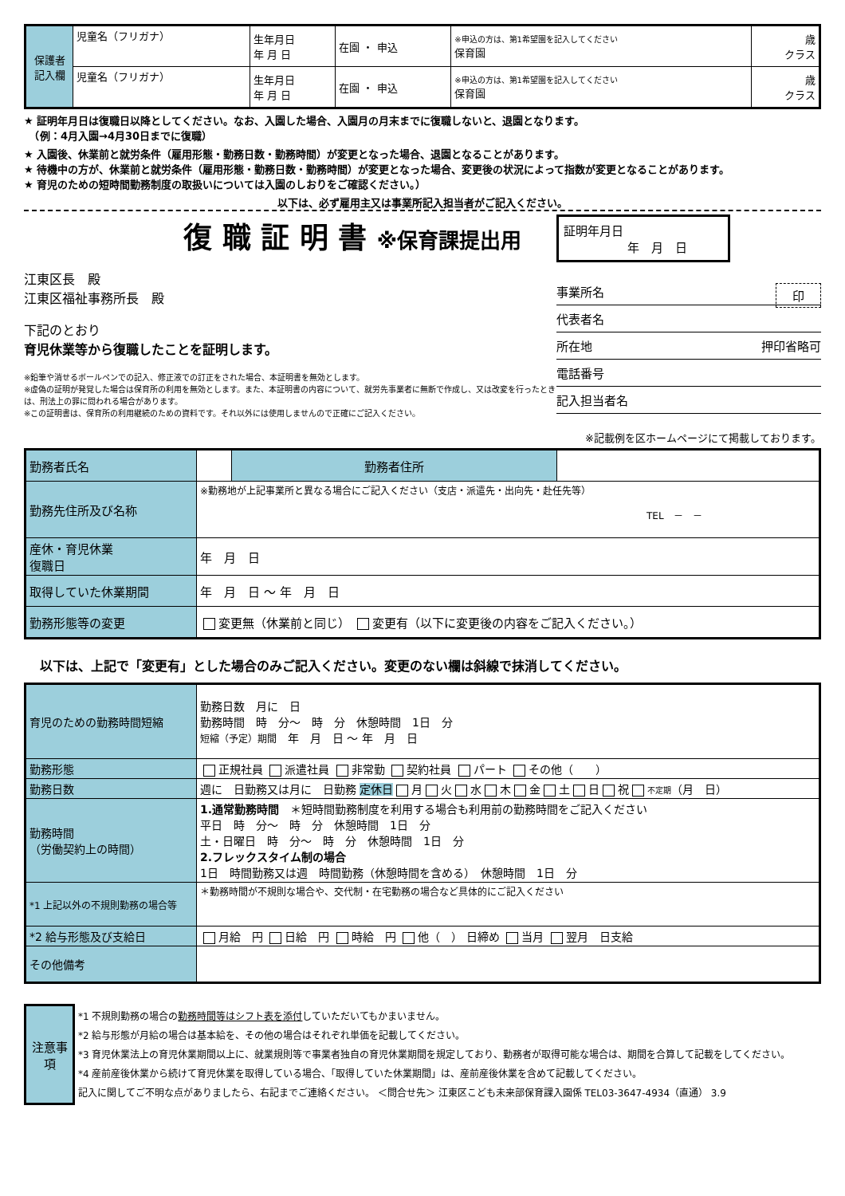| 保護者記入欄 | 児童名（フリガナ） | 生年月日 年 月 日 | 在園 ・ 申込 | ※申込の方は、第1希望園を記入してください 保育園 | 歳 クラス |
| | 児童名（フリガナ） | 生年月日 年 月 日 | 在園 ・ 申込 | ※申込の方は、第1希望園を記入してください 保育園 | 歳 クラス |
★ 証明年月日は復職日以降としてください。なお、入園した場合、入園月の月末までに復職しないと、退園となります。
　（例：4月入園→4月30日までに復職）
★ 入園後、休業前と就労条件（雇用形態・勤務日数・勤務時間）が変更となった場合、退園となることがあります。
★ 待機中の方が、休業前と就労条件（雇用形態・勤務日数・勤務時間）が変更となった場合、変更後の状況によって指数が変更となることがあります。
★ 育児のための短時間勤務制度の取扱いについては入園のしおりをご確認ください。）
以下は、必ず雇用主又は事業所記入担当者がご記入ください。
復 職 証 明 書 ※保育課提出用
江東区長　殿
江東区福祉事務所長　殿
下記のとおり
育児休業等から復職したことを証明します。
※鉛筆や消せるボールペンでの記入、修正液での訂正をされた場合、本証明書を無効とします。
※虚偽の証明が発覚した場合は保育所の利用を無効とします。また、本証明書の内容について、就労先事業者に無断で作成し、又は改変を行ったときは、刑法上の罪に問われる場合があります。
※この証明書は、保育所の利用継続のための資料です。それ以外には使用しませんので正確にご記入ください。
証明年月日
年　月　日
事業所名 印
代表者名
所在地 押印省略可
電話番号
記入担当者名
※記載例を区ホームページにて掲載しております。
| 勤務者氏名 | | 勤務者住所 | |
| 勤務先住所及び名称 | ※勤務地が上記事業所と異なる場合にご記入ください（支店・派遣先・出向先・赴任先等） TEL － － | | |
| 産休・育児休業 復職日 | 年 月 日 | | |
| 取得していた休業期間 | 年 月 日 ～ 年 月 日 | | |
| 勤務形態等の変更 | 変更無（休業前と同じ） 変更有（以下に変更後の内容をご記入ください。） | | |
以下は、上記で「変更有」とした場合のみご記入ください。変更のない欄は斜線で抹消してください。
| 育児のための勤務時間短縮 | 勤務日数 月に 日 勤務時間 時 分～ 時 分 休憩時間 1日 分 短縮（予定）期間 年 月 日 ～ 年 月 日 |
| 勤務形態 | 正規社員 派遣社員 非常勤 契約社員 パート その他（ ） |
| 勤務日数 | 週に 日勤務又は月に 日勤務 定休日 月 火 水 木 金 土 日 祝 不定期 （月 日） |
| 勤務時間 （労働契約上の時間） | 1.通常勤務時間 ＊短時間勤務制度を利用する場合も利用前の勤務時間をご記入ください 平日 時 分～ 時 分 休憩時間 1日 分 土・日曜日 時 分～ 時 分 休憩時間 1日 分 2.フレックスタイム制の場合 1日 時間勤務又は週 時間勤務（休憩時間を含める） 休憩時間 1日 分 |
| *1 上記以外の不規則勤務の場合等 | ＊勤務時間が不規則な場合や、交代制・在宅勤務の場合など具体的にご記入ください |
| *2 給与形態及び支給日 | 月給 円 日給 円 時給 円 他（ ） 日締め 当月 翌月 日支給 |
| その他備考 | |
| 注意事項 | *1 不規則勤務の場合の 勤務時間等はシフト表を添付 していただいてもかまいません。 *2 給与形態が月給の場合は基本給を、その他の場合はそれぞれ単価を記載してください。 *3 育児休業法上の育児休業期間以上に、就業規則等で事業者独自の育児休業期間を規定しており、勤務者が取得可能な場合は、期間を合算して記載をしてください。 *4 産前産後休業から続けて育児休業を取得している場合、「取得していた休業期間」は、産前産後休業を含めて記載してください。 記入に関してご不明な点がありましたら、右記までご連絡ください。 ＜問合せ先＞ 江東区こども未来部保育課入園係 TEL03-3647-4934（直通） 3.9 |